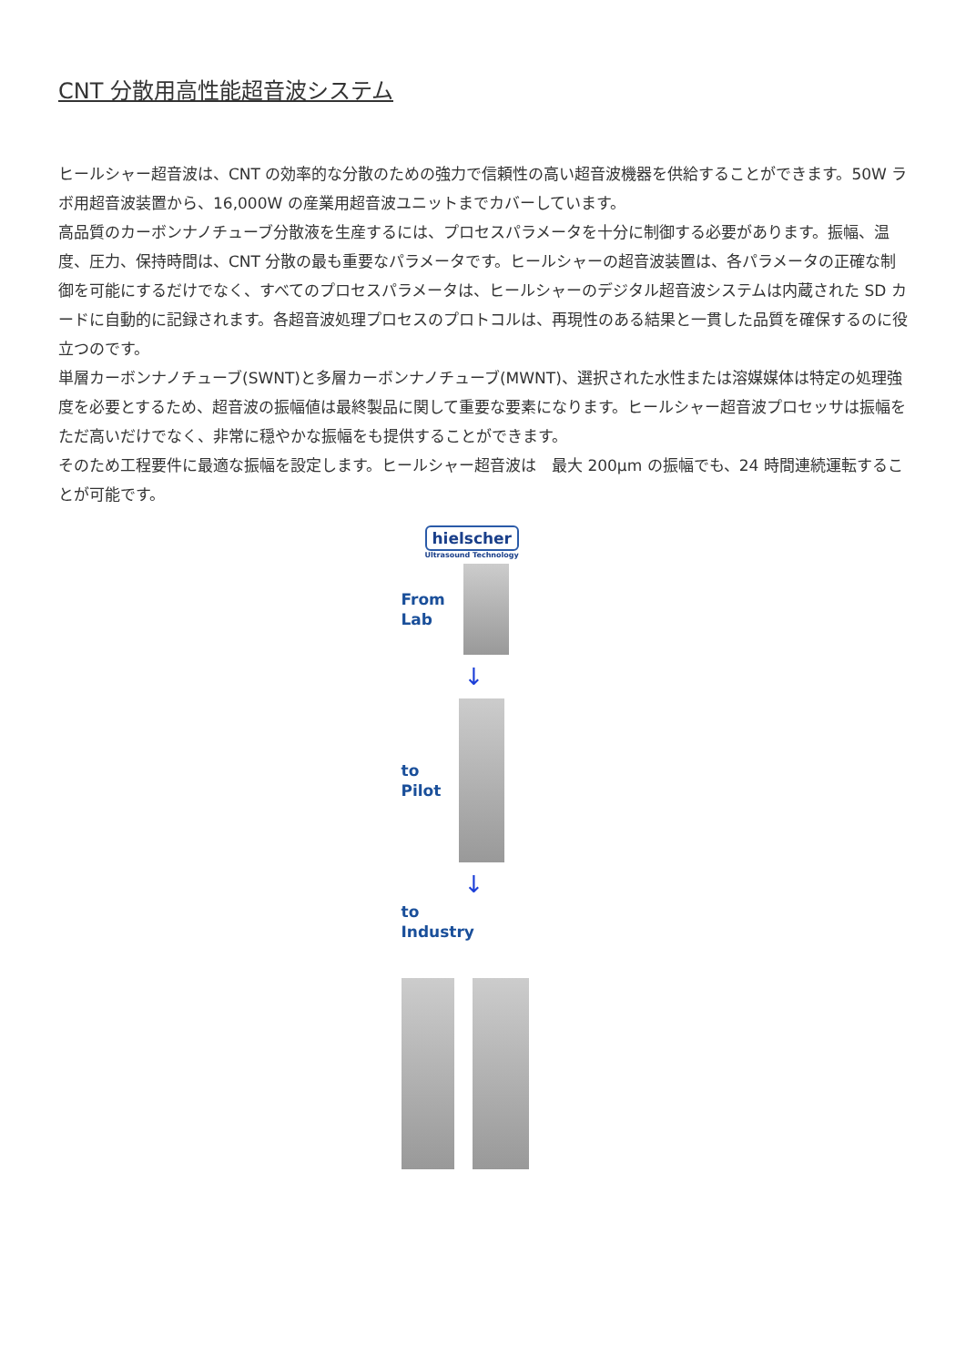CNT 分散用高性能超音波システム
ヒールシャー超音波は、CNT の効率的な分散のための強力で信頼性の高い超音波機器を供給することができます。50W ラボ用超音波装置から、16,000W の産業用超音波ユニットまでカバーしています。
高品質のカーボンナノチューブ分散液を生産するには、プロセスパラメータを十分に制御する必要があります。振幅、温度、圧力、保持時間は、CNT 分散の最も重要なパラメータです。ヒールシャーの超音波装置は、各パラメータの正確な制御を可能にするだけでなく、すべてのプロセスパラメータは、ヒールシャーのデジタル超音波システムは内蔵された SD カードに自動的に記録されます。各超音波処理プロセスのプロトコルは、再現性のある結果と一貫した品質を確保するのに役立つのです。
単層カーボンナノチューブ(SWNT)と多層カーボンナノチューブ(MWNT)、選択された水性または溶媒媒体は特定の処理強度を必要とするため、超音波の振幅値は最終製品に関して重要な要素になります。ヒールシャー超音波プロセッサは振幅をただ高いだけでなく、非常に穏やかな振幅をも提供することができます。
そのため工程要件に最適な振幅を設定します。ヒールシャー超音波は　最大 200μm の振幅でも、24 時間連続運転することが可能です。
hielscher
Ultrasound Technology
From
Lab
↓
to
Pilot
↓
to
Industry